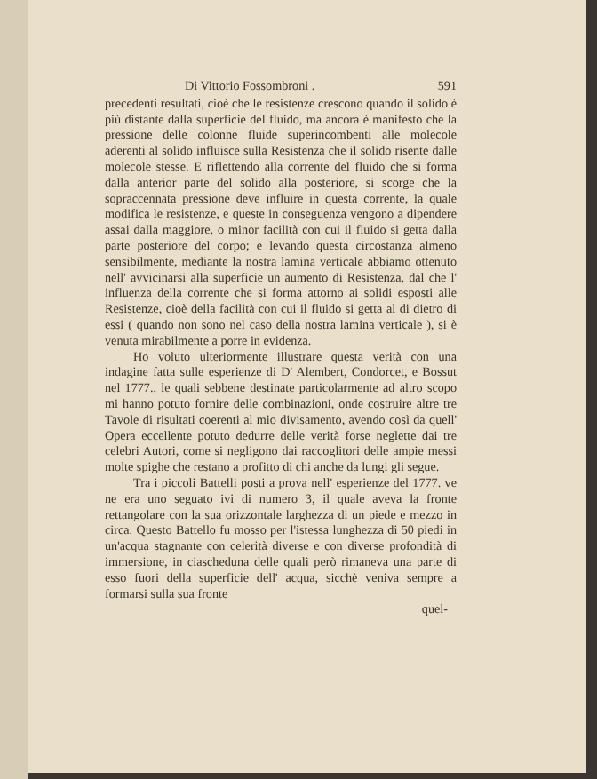Di Vittorio Fossombroni . 591
precedenti resultati, cioè che le resistenze crescono quando il solido è più distante dalla superficie del fluido, ma ancora è manifesto che la pressione delle colonne fluide superincombenti alle molecole aderenti al solido influisce sulla Resistenza che il solido risente dalle molecole stesse. E riflettendo alla corrente del fluido che si forma dalla anterior parte del solido alla posteriore, si scorge che la sopraccennata pressione deve influire in questa corrente, la quale modifica le resistenze, e queste in conseguenza vengono a dipendere assai dalla maggiore, o minor facilità con cui il fluido si getta dalla parte posteriore del corpo; e levando questa circostanza almeno sensibilmente, mediante la nostra lamina verticale abbiamo ottenuto nell' avvicinarsi alla superficie un aumento di Resistenza, dal che l' influenza della corrente che si forma attorno ai solidi esposti alle Resistenze, cioè della facilità con cui il fluido si getta al di dietro di essi ( quando non sono nel caso della nostra lamina verticale ), si è venuta mirabilmente a porre in evidenza.
Ho voluto ulteriormente illustrare questa verità con una indagine fatta sulle esperienze di D' Alembert, Condorcet, e Bossut nel 1777., le quali sebbene destinate particolarmente ad altro scopo mi hanno potuto fornire delle combinazioni, onde costruire altre tre Tavole di risultati coerenti al mio divisamento, avendo così da quell' Opera eccellente potuto dedurre delle verità forse neglette dai tre celebri Autori, come si negligono dai raccoglitori delle ampie messi molte spighe che restano a profitto di chi anche da lungi gli segue.
Tra i piccoli Battelli posti a prova nell' esperienze del 1777. ve ne era uno seguato ivi di numero 3, il quale aveva la fronte rettangolare con la sua orizzontale larghezza di un piede e mezzo in circa. Questo Battello fu mosso per l'istessa lunghezza di 50 piedi in un'acqua stagnante con celerità diverse e con diverse profondità di immersione, in ciascheduna delle quali però rimaneva una parte di esso fuori della superficie dell' acqua, sicchè veniva sempre a formarsi sulla sua fronte
quel-